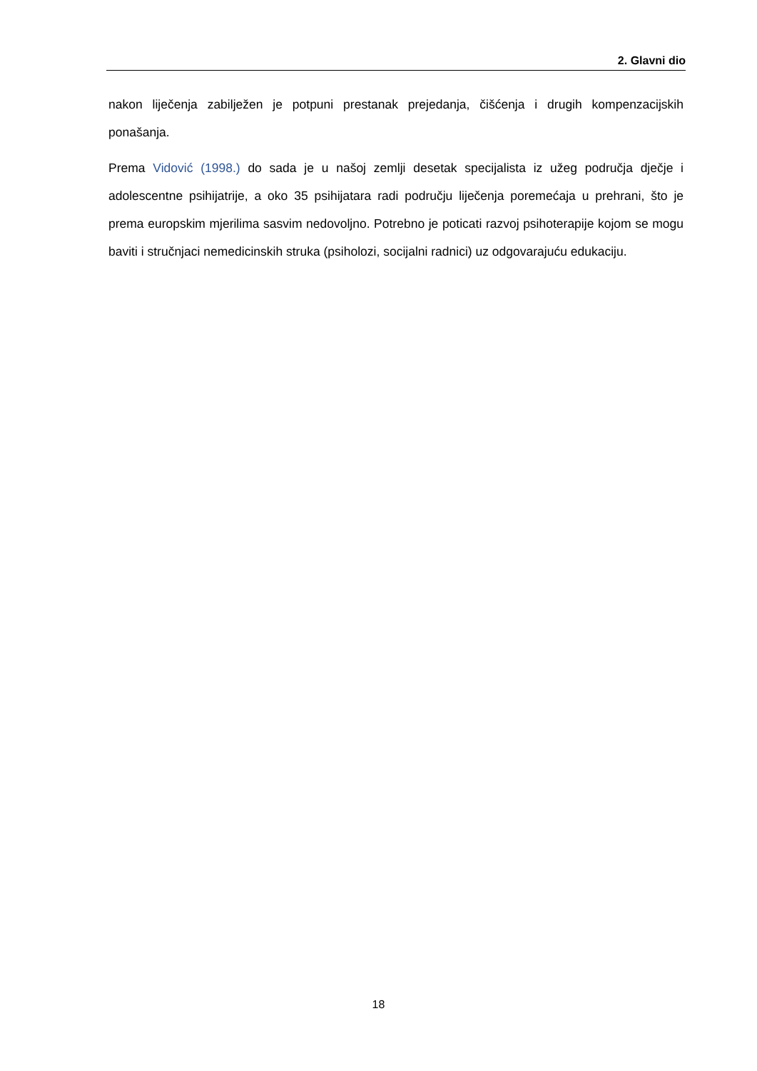2. Glavni dio
nakon liječenja zabilježen je potpuni prestanak prejedanja, čišćenja i drugih kompenzacijskih ponašanja.
Prema Vidović (1998.) do sada je u našoj zemlji desetak specijalista iz užeg područja dječje i adolescentne psihijatrije, a oko 35 psihijatara radi području liječenja poremećaja u prehrani, što je prema europskim mjerilima sasvim nedovoljno. Potrebno je poticati razvoj psihoterapije kojom se mogu baviti i stručnjaci nemedicinskih struka (psiholozi, socijalni radnici) uz odgovarajuću edukaciju.
18